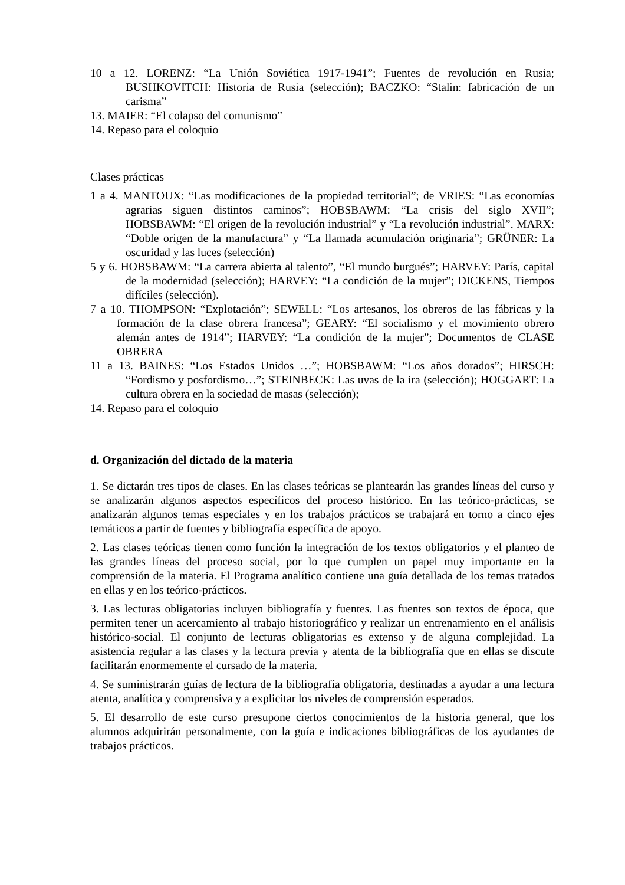10 a 12. LORENZ: “La Unión Soviética 1917-1941”; Fuentes de revolución en Rusia; BUSHKOVITCH: Historia de Rusia (selección); BACZKO: “Stalin: fabricación de un carisma”
13. MAIER: “El colapso del comunismo”
14. Repaso para el coloquio
Clases prácticas
1 a 4. MANTOUX: “Las modificaciones de la propiedad territorial”; de VRIES: “Las economías agrarias siguen distintos caminos”; HOBSBAWM: “La crisis del siglo XVII”; HOBSBAWM: “El origen de la revolución industrial” y “La revolución industrial”. MARX: “Doble origen de la manufactura” y “La llamada acumulación originaria”; GRÜNER: La oscuridad y las luces (selección)
5 y 6. HOBSBAWM: “La carrera abierta al talento”, “El mundo burgués”; HARVEY: París, capital de la modernidad (selección); HARVEY: “La condición de la mujer”; DICKENS, Tiempos difíciles (selección).
7 a 10. THOMPSON: “Explotación”; SEWELL: “Los artesanos, los obreros de las fábricas y la formación de la clase obrera francesa”; GEARY: “El socialismo y el movimiento obrero alemán antes de 1914”; HARVEY: “La condición de la mujer”; Documentos de CLASE OBRERA
11 a 13. BAINES: “Los Estados Unidos …”; HOBSBAWM: “Los años dorados”; HIRSCH: “Fordismo y posfordismo…”; STEINBECK: Las uvas de la ira (selección); HOGGART: La cultura obrera en la sociedad de masas (selección);
14. Repaso para el coloquio
d. Organización del dictado de la materia
1. Se dictarán tres tipos de clases. En las clases teóricas se plantearán las grandes líneas del curso y se analizarán algunos aspectos específicos del proceso histórico. En las teórico-prácticas, se analizarán algunos temas especiales y en los trabajos prácticos se trabajará en torno a cinco ejes temáticos a partir de fuentes y bibliografía específica de apoyo.
2. Las clases teóricas tienen como función la integración de los textos obligatorios y el planteo de las grandes líneas del proceso social, por lo que cumplen un papel muy importante en la comprensión de la materia. El Programa analítico contiene una guía detallada de los temas tratados en ellas y en los teórico-prácticos.
3. Las lecturas obligatorias incluyen bibliografía y fuentes. Las fuentes son textos de época, que permiten tener un acercamiento al trabajo historiográfico y realizar un entrenamiento en el análisis histórico-social. El conjunto de lecturas obligatorias es extenso y de alguna complejidad. La asistencia regular a las clases y la lectura previa y atenta de la bibliografía que en ellas se discute facilitarán enormemente el cursado de la materia.
4. Se suministrarán guías de lectura de la bibliografía obligatoria, destinadas a ayudar a una lectura atenta, analítica y comprensiva y a explicitar los niveles de comprensión esperados.
5. El desarrollo de este curso presupone ciertos conocimientos de la historia general, que los alumnos adquirirán personalmente, con la guía e indicaciones bibliográficas de los ayudantes de trabajos prácticos.